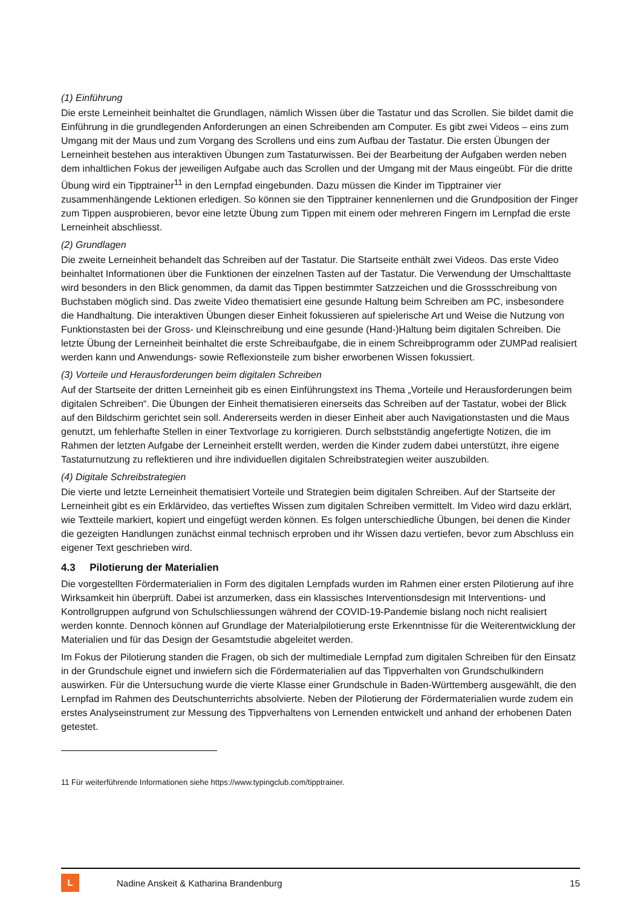(1) Einführung
Die erste Lerneinheit beinhaltet die Grundlagen, nämlich Wissen über die Tastatur und das Scrollen. Sie bildet damit die Einführung in die grundlegenden Anforderungen an einen Schreibenden am Computer. Es gibt zwei Videos – eins zum Umgang mit der Maus und zum Vorgang des Scrollens und eins zum Aufbau der Tastatur. Die ersten Übungen der Lerneinheit bestehen aus interaktiven Übungen zum Tastaturwissen. Bei der Bearbeitung der Aufgaben werden neben dem inhaltlichen Fokus der jeweiligen Aufgabe auch das Scrollen und der Umgang mit der Maus eingeübt. Für die dritte Übung wird ein Tipptrainer<sup>11</sup> in den Lernpfad eingebunden. Dazu müssen die Kinder im Tipptrainer vier zusammenhängende Lektionen erledigen. So können sie den Tipptrainer kennenlernen und die Grundposition der Finger zum Tippen ausprobieren, bevor eine letzte Übung zum Tippen mit einem oder mehreren Fingern im Lernpfad die erste Lerneinheit abschliesst.
(2) Grundlagen
Die zweite Lerneinheit behandelt das Schreiben auf der Tastatur. Die Startseite enthält zwei Videos. Das erste Video beinhaltet Informationen über die Funktionen der einzelnen Tasten auf der Tastatur. Die Verwendung der Umschalttaste wird besonders in den Blick genommen, da damit das Tippen bestimmter Satzzeichen und die Grossschreibung von Buchstaben möglich sind. Das zweite Video thematisiert eine gesunde Haltung beim Schreiben am PC, insbesondere die Handhaltung. Die interaktiven Übungen dieser Einheit fokussieren auf spielerische Art und Weise die Nutzung von Funktionstasten bei der Gross- und Kleinschreibung und eine gesunde (Hand-)Haltung beim digitalen Schreiben. Die letzte Übung der Lerneinheit beinhaltet die erste Schreibaufgabe, die in einem Schreibprogramm oder ZUMPad realisiert werden kann und Anwendungs- sowie Reflexionsteile zum bisher erworbenen Wissen fokussiert.
(3) Vorteile und Herausforderungen beim digitalen Schreiben
Auf der Startseite der dritten Lerneinheit gib es einen Einführungstext ins Thema „Vorteile und Herausforderungen beim digitalen Schreiben“. Die Übungen der Einheit thematisieren einerseits das Schreiben auf der Tastatur, wobei der Blick auf den Bildschirm gerichtet sein soll. Andererseits werden in dieser Einheit aber auch Navigationstasten und die Maus genutzt, um fehlerhafte Stellen in einer Textvorlage zu korrigieren. Durch selbstständig angefertigte Notizen, die im Rahmen der letzten Aufgabe der Lerneinheit erstellt werden, werden die Kinder zudem dabei unterstützt, ihre eigene Tastaturnutzung zu reflektieren und ihre individuellen digitalen Schreibstrategien weiter auszubilden.
(4) Digitale Schreibstrategien
Die vierte und letzte Lerneinheit thematisiert Vorteile und Strategien beim digitalen Schreiben. Auf der Startseite der Lerneinheit gibt es ein Erklärvideo, das vertieftes Wissen zum digitalen Schreiben vermittelt. Im Video wird dazu erklärt, wie Textteile markiert, kopiert und eingefügt werden können. Es folgen unterschiedliche Übungen, bei denen die Kinder die gezeigten Handlungen zunächst einmal technisch erproben und ihr Wissen dazu vertiefen, bevor zum Abschluss ein eigener Text geschrieben wird.
4.3 Pilotierung der Materialien
Die vorgestellten Fördermaterialien in Form des digitalen Lernpfads wurden im Rahmen einer ersten Pilotierung auf ihre Wirksamkeit hin überprüft. Dabei ist anzumerken, dass ein klassisches Interventionsdesign mit Interventions- und Kontrollgruppen aufgrund von Schulschliessungen während der COVID-19-Pandemie bislang noch nicht realisiert werden konnte. Dennoch können auf Grundlage der Materialpilotierung erste Erkenntnisse für die Weiterentwicklung der Materialien und für das Design der Gesamtstudie abgeleitet werden.
Im Fokus der Pilotierung standen die Fragen, ob sich der multimediale Lernpfad zum digitalen Schreiben für den Einsatz in der Grundschule eignet und inwiefern sich die Fördermaterialien auf das Tippverhalten von Grundschulkindern auswirken. Für die Untersuchung wurde die vierte Klasse einer Grundschule in Baden-Württemberg ausgewählt, die den Lernpfad im Rahmen des Deutschunterrichts absolvierte. Neben der Pilotierung der Fördermaterialien wurde zudem ein erstes Analyseinstrument zur Messung des Tippverhaltens von Lernenden entwickelt und anhand der erhobenen Daten getestet.
11 Für weiterführende Informationen siehe https://www.typingclub.com/tipptrainer.
L
Nadine Anskeit & Katharina Brandenburg 15